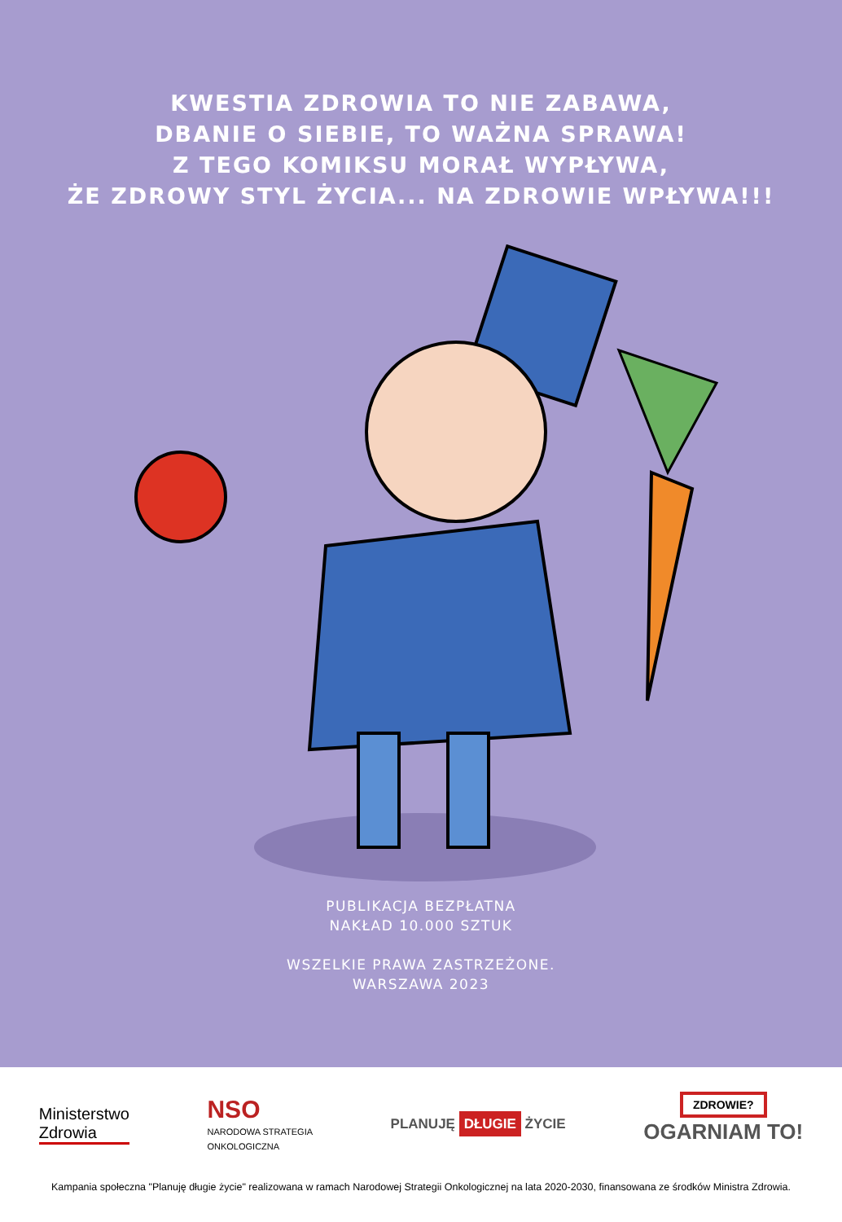KWESTIA ZDROWIA TO NIE ZABAWA,
DBANIE O SIEBIE, TO WAŻNA SPRAWA!
Z TEGO KOMIKSU MORAŁ WYPŁYWA,
ŻE ZDROWY STYL ŻYCIA... NA ZDROWIE WPŁYWA!!!
PUBLIKACJA BEZPŁATNA
NAKŁAD 10.000 SZTUK
WSZELKIE PRAWA ZASTRZEŻONE.
WARSZAWA 2023
Ministerstwo
Zdrowia
NSO
NARODOWA STRATEGIA
ONKOLOGICZNA
PLANUJĘ DŁUGIE ŻYCIE
ZDROWIE?
OGARNIAM TO!
Kampania społeczna "Planuję długie życie" realizowana w ramach Narodowej Strategii Onkologicznej na lata 2020-2030, finansowana ze środków Ministra Zdrowia.